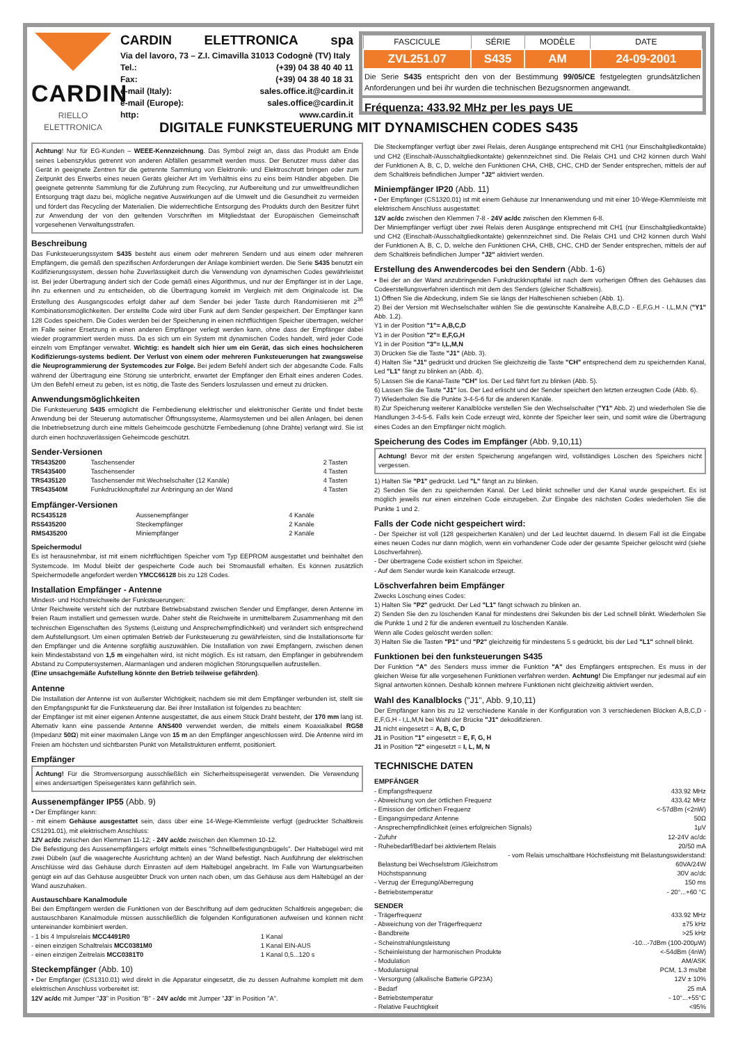CARDIN
RIELLO ELETTRONICA
CARDIN ELETTRONICA spa
Via del lavoro, 73 – Z.I. Cimavilla 31013 Codognè (TV) Italy
Tel.: (+39) 04 38 40 40 11
Fax: (+39) 04 38 40 18 31
e-mail (Italy): sales.office.it@cardin.it
e-mail (Europe): sales.office@cardin.it
http: www.cardin.it
| FASCICULE | SÉRIE | MODÈLE | DATE |
| --- | --- | --- | --- |
| ZVL251.07 | S435 | AM | 24-09-2001 |
Die Serie S435 entspricht den von der Bestimmung 99/05/CE festgelegten grundsätzlichen Anforderungen und bei ihr wurden die technischen Bezugsnormen angewandt.
Fréquenza: 433.92 MHz per les pays UE
DIGITALE FUNKSTEUERUNG MIT DYNAMISCHEN CODES S435
Achtung! Nur für EG-Kunden – WEEE-Kennzeichnung. Das Symbol zeigt an, dass das Produkt am Ende seines Lebenszyklus getrennt von anderen Abfällen gesammelt werden muss. Der Benutzer muss daher das Gerät in geeignete Zentren für die getrennte Sammlung von Elektronik- und Elektroschrott bringen oder zum Zeitpunkt des Erwerbs eines neuen Geräts gleicher Art im Verhältnis eins zu eins beim Händler abgeben. Die geeignete getrennte Sammlung für die Zuführung zum Recycling, zur Aufbereitung und zur umweltfreundlichen Entsorgung trägt dazu bei, mögliche negative Auswirkungen auf die Umwelt und die Gesundheit zu vermeiden und fördert das Recycling der Materialien. Die widerrechtliche Entsorgung des Produkts durch den Besitzer führt zur Anwendung der von den geltenden Vorschriften im Mitgliedstaat der Europäischen Gemeinschaft vorgesehenen Verwaltungsstrafen.
Beschreibung
Das Funksteuerungssystem S435 besteht aus einem oder mehreren Sendern und aus einem oder mehreren Empfängern, die gemäß den spezifischen Anforderungen der Anlage kombiniert werden. Die Serie S435 benutzt ein Kodifizierungssystem, dessen hohe Zuverlässigkeit durch die Verwendung von dynamischen Codes gewährleistet ist. Bei jeder Übertragung ändert sich der Code gemäß eines Algorithmus, und nur der Empfänger ist in der Lage, ihn zu erkennen und zu entscheiden, ob die Übertragung korrekt im Vergleich mit dem Originalcode ist. Die Erstellung des Ausgangscodes erfolgt daher auf dem Sender bei jeder Taste durch Randomisieren mit 2<sup>36</sup> Kombinationsmöglichkeiten. Der erstellte Code wird über Funk auf dem Sender gespeichert. Der Empfänger kann 128 Codes speichern. Die Codes werden bei der Speicherung in einen nichtflüchtigen Speicher übertragen, welcher im Falle seiner Ersetzung in einen anderen Empfänger verlegt werden kann, ohne dass der Empfänger dabei wieder programmiert werden muss. Da es sich um ein System mit dynamischen Codes handelt, wird jeder Code einzeln vom Empfänger verwaltet. Wichtig: es handelt sich hier um ein Gerät, das sich eines hochsicheren Kodifizierungs-systems bedient. Der Verlust von einem oder mehreren Funksteuerungen hat zwangsweise die Neuprogrammierung der Systemcodes zur Folge. Bei jedem Befehl ändert sich der abgesandte Code. Falls während der Übertragung eine Störung sie unterbricht, erwartet der Empfänger den Erhalt eines anderen Codes. Um den Befehl erneut zu geben, ist es nötig, die Taste des Senders loszulassen und erneut zu drücken.
Anwendungsmöglichkeiten
Die Funksteuerung S435 ermöglicht die Fernbedienung elektrischer und elektronischer Geräte und findet beste Anwendung bei der Steuerung automatischer Öffnungssysteme, Alarmsystemen und bei allen Anlagen, bei denen die Inbetriebsetzung durch eine mittels Geheimcode geschützte Fernbedienung (ohne Drähte) verlangt wird. Sie ist durch einen hochzuverlässigen Geheimcode geschützt.
Sender-Versionen
| TRS435200 | Taschensender | 2 Tasten |
| TRS435400 | Taschensender | 4 Tasten |
| TRS435120 | Taschensender mit Wechselschalter (12 Kanäle) | 4 Tasten |
| TRS43540M | Funkdruckknopftafel zur Anbringung an der Wand | 4 Tasten |
Empfänger-Versionen
| RCS435128 | Aussenempfänger | 4 Kanäle |
| RSS435200 | Steckempfänger | 2 Kanäle |
| RMS435200 | Miniempfänger | 2 Kanäle |
Speichermodul
Es ist herausnehmbar, ist mit einem nichtflüchtigen Speicher vom Typ EEPROM ausgestattet und beinhaltet den Systemcode. Im Modul bleibt der gespeicherte Code auch bei Stromausfall erhalten. Es können zusätzlich Speichermodelle angefordert werden YMCC66128 bis zu 128 Codes.
Installation Empfänger - Antenne
Mindest- und Höchstreichweite der Funksteuerungen:
Unter Reichweite versteht sich der nutzbare Betriebsabstand zwischen Sender und Empfänger, deren Antenne im freien Raum installiert und gemessen wurde. Daher steht die Reichweite in unmittelbarem Zusammenhang mit den technischen Eigenschaften des Systems (Leistung und Ansprechempfindlichkeit) und verändert sich entsprechend dem Aufstellungsort. Um einen optimalen Betrieb der Funksteuerung zu gewährleisten, sind die Installationsorte für den Empfänger und die Antenne sorgfältig auszuwählen. Die Installation von zwei Empfängern, zwischen denen kein Mindestabstand von 1,5 m eingehalten wird, ist nicht möglich. Es ist ratsam, den Empfänger in gebührendem Abstand zu Computersystemen, Alarmanlagen und anderen möglichen Störungsquellen aufzustellen.
(Eine unsachgemäße Aufstellung könnte den Betrieb teilweise gefährden).
Antenne
Die Installation der Antenne ist von äußerster Wichtigkeit; nachdem sie mit dem Empfänger verbunden ist, stellt sie den Empfangspunkt für die Funksteuerung dar. Bei ihrer Installation ist folgendes zu beachten:
der Empfänger ist mit einer eigenen Antenne ausgestattet, die aus einem Stück Draht besteht, der 170 mm lang ist. Alternativ kann eine passende Antenne ANS400 verwendet werden, die mittels einem Koaxialkabel RG58 (Impedanz 50Ω) mit einer maximalen Länge von 15 m an den Empfänger angeschlossen wird. Die Antenne wird im Freien am höchsten und sichtbarsten Punkt von Metallstrukturen entfernt, positioniert.
Empfänger
Achtung! Für die Stromversorgung ausschließlich ein Sicherheitsspeisegerät verwenden. Die Verwendung eines andersartigen Speisegerätes kann gefährlich sein.
Aussenempfänger IP55 (Abb. 9)
• Der Empfänger kann:
- mit einem Gehäuse ausgestattet sein, dass über eine 14-Wege-Klemmleiste verfügt (gedruckter Schaltkreis CS1291.01), mit elektrischem Anschluss:
12V ac/dc zwischen den Klemmen 11-12; - 24V ac/dc zwischen den Klemmen 10-12.
Die Befestigung des Aussenempfängers erfolgt mittels eines "Schnellbefestigungsbügels". Der Haltebügel wird mit zwei Dübeln (auf die waagerechte Ausrichtung achten) an der Wand befestigt. Nach Ausführung der elektrischen Anschlüsse wird das Gehäuse durch Einrasten auf dem Haltebügel angebracht. Im Falle von Wartungsarbeiten genügt ein auf das Gehäuse ausgeübter Druck von unten nach oben, um das Gehäuse aus dem Haltebügel an der Wand auszuhaken.
Austauschbare Kanalmodule
Bei den Empfängern werden die Funktionen von der Beschriftung auf dem gedruckten Schaltkreis angegeben; die austauschbaren Kanalmodule müssen ausschließlich die folgenden Konfigurationen aufweisen und können nicht untereinander kombiniert werden.
| - 1 bis 4 Impulsrelais MCC4491R0 | 1 Kanal |
| - einen einzigen Schaltrelais MCC0381M0 | 1 Kanal EIN-AUS |
| - einen einzigen Zeitrelais MCC0381T0 | 1 Kanal 0,5...120 s |
Steckempfänger (Abb. 10)
• Der Empfänger (CS1310.01) wird direkt in die Apparatur eingesetzt, die zu dessen Aufnahme komplett mit dem elektrischen Anschluss vorbereitet ist:
12V ac/dc mit Jumper "J3" in Position "B" - 24V ac/dc mit Jumper "J3" in Position "A".
Die Steckempfänger verfügt über zwei Relais, deren Ausgänge entsprechend mit CH1 (nur Einschaltgliedkontakte) und CH2 (Einschalt-/Ausschaltgliedkontakte) gekennzeichnet sind. Die Relais CH1 und CH2 können durch Wahl der Funktionen A, B, C, D, welche den Funktionen CHA, CHB, CHC, CHD der Sender entsprechen, mittels der auf dem Schaltkreis befindlichen Jumper "J2" aktiviert werden.
Miniempfänger IP20 (Abb. 11)
• Der Empfänger (CS1320.01) ist mit einem Gehäuse zur Innenanwendung und mit einer 10-Wege-Klemmleiste mit elektrischem Anschluss ausgestattet:
12V ac/dc zwischen den Klemmen 7-8 - 24V ac/dc zwischen den Klemmen 6-8.
Der Miniempfänger verfügt über zwei Relais deren Ausgänge entsprechend mit CH1 (nur Einschaltgliedkontakte) und CH2 (Einschalt-/Ausschaltgliedkontakte) gekennzeichnet sind. Die Relais CH1 und CH2 können durch Wahl der Funktionen A, B, C, D, welche den Funktionen CHA, CHB, CHC, CHD der Sender entsprechen, mittels der auf dem Schaltkreis befindlichen Jumper "J2" aktiviert werden.
Erstellung des Anwendercodes bei den Sendern (Abb. 1-6)
• Bei der an der Wand anzubringenden Funkdruckknopftafel ist nach dem vorherigen Öffnen des Gehäuses das Codeerstellungsverfahren identisch mit dem des Senders (gleicher Schaltkreis).
1) Öffnen Sie die Abdeckung, indem Sie sie längs der Halteschienen schieben (Abb. 1).
2) Bei der Version mit Wechselschalter wählen Sie die gewünschte Kanalreihe A,B,C,D - E,F,G,H - I,L,M,N ("Y1" Abb. 1,2).
Y1 in der Position "1"= A,B,C,D
Y1 in der Position "2"= E,F,G,H
Y1 in der Position "3"= I,L,M,N
3) Drücken Sie die Taste "J1" (Abb. 3).
4) Halten Sie "J1" gedrückt und drücken Sie gleichzeitig die Taste "CH" entsprechend dem zu speichernden Kanal, Led "L1" fängt zu blinken an (Abb. 4).
5) Lassen Sie die Kanal-Taste "CH" los. Der Led fährt fort zu blinken (Abb. 5).
6) Lassen Sie die Taste "J1" los. Der Led erlischt und der Sender speichert den letzten erzeugten Code (Abb. 6).
7) Wiederholen Sie die Punkte 3-4-5-6 für die anderen Kanäle.
8) Zur Speicherung weiterer Kanalblöcke verstellen Sie den Wechselschalter ("Y1" Abb. 2) und wiederholen Sie die Handlungen 3-4-5-6. Falls kein Code erzeugt wird, könnte der Speicher leer sein, und somit wäre die Übertragung eines Codes an den Empfänger nicht möglich.
Speicherung des Codes im Empfänger (Abb. 9,10,11)
Achtung! Bevor mit der ersten Speicherung angefangen wird, vollständiges Löschen des Speichers nicht vergessen.
1) Halten Sie "P1" gedrückt. Led "L" fängt an zu blinken.
2) Senden Sie den zu speichernden Kanal. Der Led blinkt schneller und der Kanal wurde gespeichert. Es ist möglich jeweils nur einen einzelnen Code einzugeben. Zur Eingabe des nächsten Codes wiederholen Sie die Punkte 1 und 2.
Falls der Code nicht gespeichert wird:
- Der Speicher ist voll (128 gespeicherten Kanälen) und der Led leuchtet dauernd. In diesem Fall ist die Eingabe eines neuen Codes nur dann möglich, wenn ein vorhandener Code oder der gesamte Speicher gelöscht wird (siehe Löschverfahren).
- Der übertragene Code existiert schon im Speicher.
- Auf dem Sender wurde kein Kanalcode erzeugt.
Löschverfahren beim Empfänger
Zwecks Löschung eines Codes:
1) Halten Sie "P2" gedrückt. Der Led "L1" fängt schwach zu blinken an.
2) Senden Sie den zu löschenden Kanal für mindestens drei Sekunden bis der Led schnell blinkt. Wiederholen Sie die Punkte 1 und 2 für die anderen eventuell zu löschenden Kanäle.
Wenn alle Codes gelöscht werden sollen:
3) Halten Sie die Tasten "P1" und "P2" gleichzeitig für mindestens 5 s gedrückt, bis der Led "L1" schnell blinkt.
Funktionen bei den funksteuerungen S435
Der Funktion "A" des Senders muss immer die Funktion "A" des Empfängers entsprechen. Es muss in der gleichen Weise für alle vorgesehenen Funktionen verfahren werden. Achtung! Die Empfänger nur jedesmal auf ein Signal antworten können. Deshalb können mehrere Funktionen nicht gleichzeitig aktiviert werden.
Wahl des Kanalblocks ("J1", Abb. 9,10,11)
Der Empfänger kann bis zu 12 verschiedene Kanäle in der Konfiguration von 3 verschiedenen Blöcken A,B,C,D - E,F,G,H - I,L,M,N bei Wahl der Brücke "J1" dekodifizieren.
J1 nicht eingesetzt = A, B, C, D
J1 in Position "1" eingesetzt = E, F, G, H
J1 in Position "2" eingesetzt = I, L, M, N
TECHNISCHE DATEN
EMPFÄNGER
| - Empfangsfrequenz | 433.92 MHz |
| - Abweichung von der örtlichen Frequenz | 433.42 MHz |
| - Emission der örtlichen Frequenz | <-57dBm (<2nW) |
| - Eingangsimpedanz Antenne | 50Ω |
| - Ansprechempfindlichkeit (eines erfolgreichen Signals) | 1μV |
| - Zufuhr | 12-24V ac/dc |
| - Ruhebedarf/Bedarf bei aktiviertem Relais | 20/50 mA |
| - vom Relais umschaltbare Höchstleistung mit Belastungswiderstand: | |
| Belastung bei Wechselstrom /Gleichstrom | 60VA/24W |
| Höchstspannung | 30V ac/dc |
| - Verzug der Erregung/Aberregung | 150 ms |
| - Betriebstemperatur | - 20°...+60 °C |
SENDER
| - Trägerfrequenz | 433.92 MHz |
| - Abweichung von der Trägerfrequenz | ±75 kHz |
| - Bandbreite | >25 kHz |
| - Scheinstrahlungsleistung | -10...-7dBm (100-200μW) |
| - Scheinleistung der harmonischen Produkte | <-54dBm (4nW) |
| - Modulation | AM/ASK |
| - Modularsignal | PCM, 1.3 ms/bit |
| - Versorgung (alkalische Batterie GP23A) | 12V ± 10% |
| - Bedarf | 25 mA |
| - Betriebstemperatur | - 10°...+55°C |
| - Relative Feuchtigkeit | <95% |